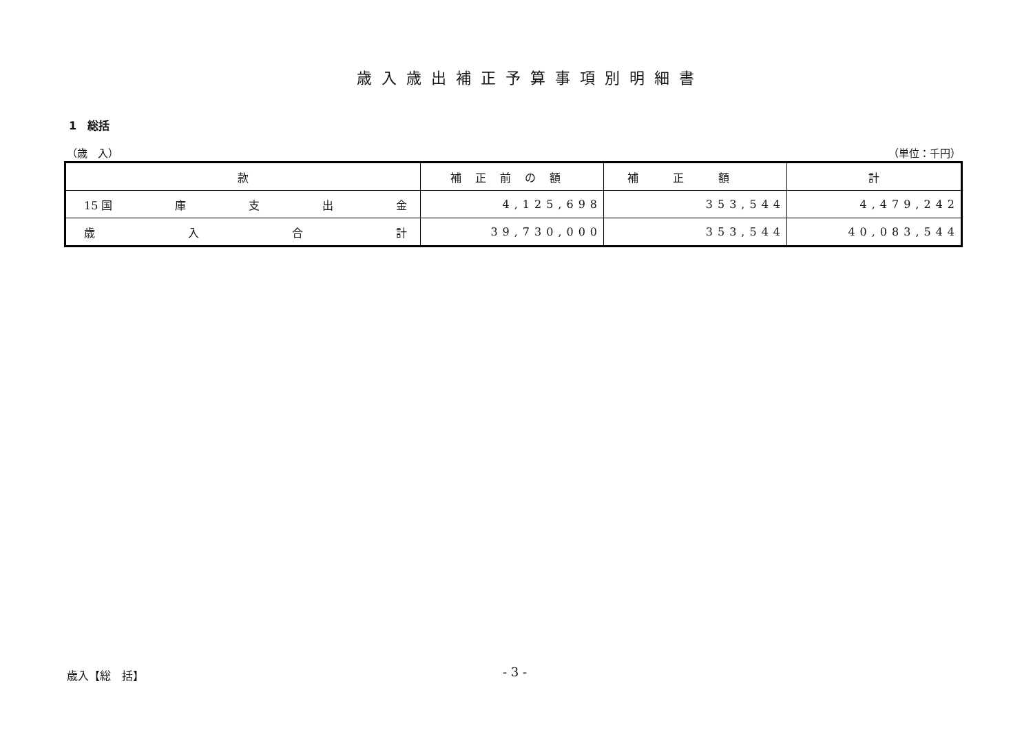歳入歳出補正予算事項別明細書
1　総括
（歳　入） （単位：千円）
| 款 | 補正前の額 | 補正額 | 計 |
| --- | --- | --- | --- |
| 15 国 庫 支 出 金 | 4,125,698 | 353,544 | 4,479,242 |
| 歳 入 合 計 | 39,730,000 | 353,544 | 40,083,544 |
歳入【総　括】 - 3 -